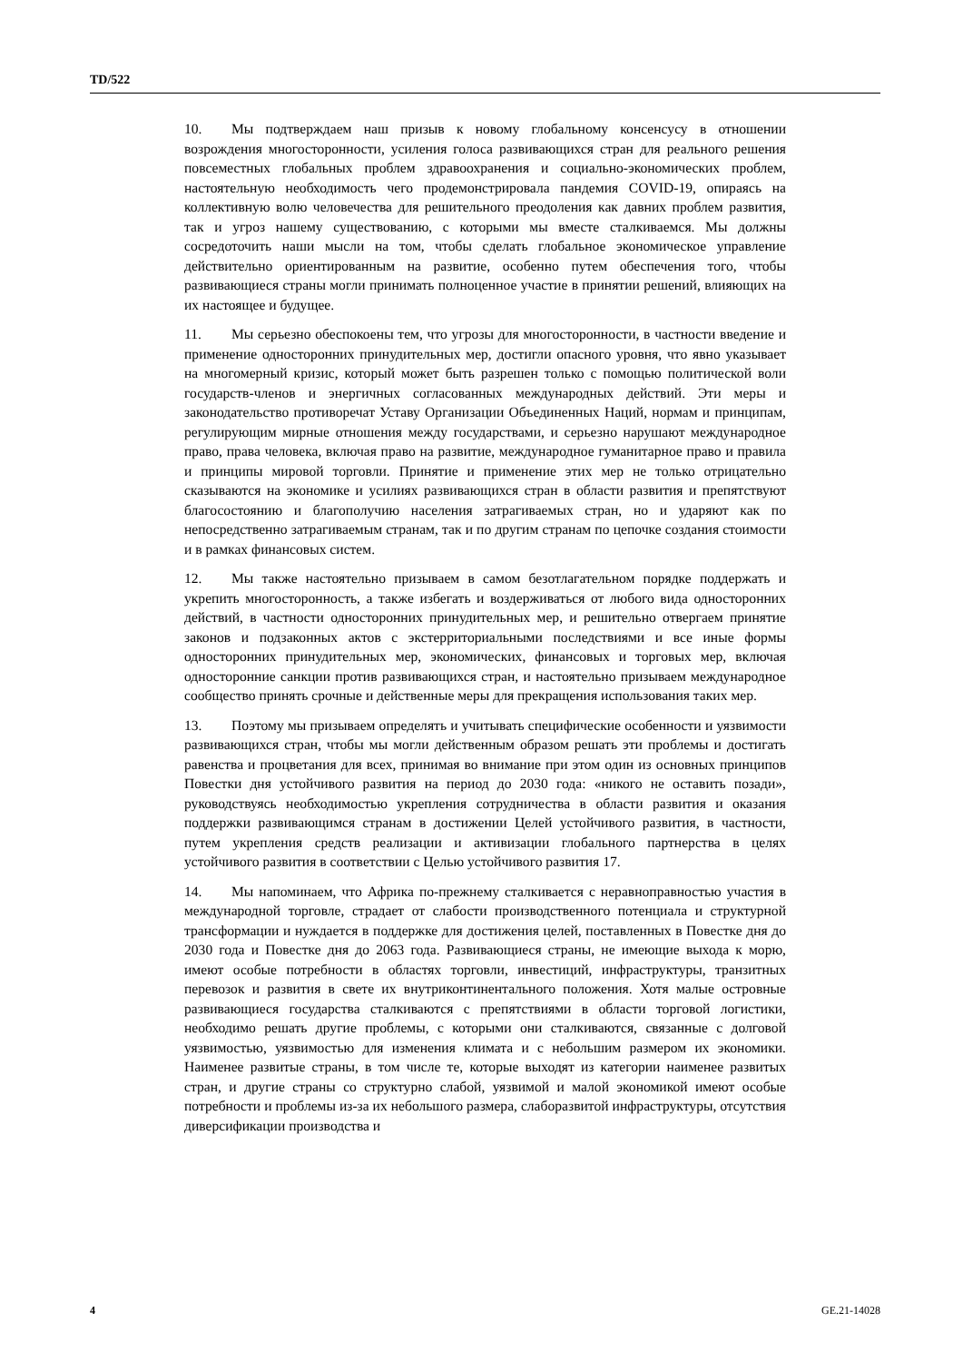TD/522
10. Мы подтверждаем наш призыв к новому глобальному консенсусу в отношении возрождения многосторонности, усиления голоса развивающихся стран для реального решения повсеместных глобальных проблем здравоохранения и социально-экономических проблем, настоятельную необходимость чего продемонстрировала пандемия COVID-19, опираясь на коллективную волю человечества для решительного преодоления как давних проблем развития, так и угроз нашему существованию, с которыми мы вместе сталкиваемся. Мы должны сосредоточить наши мысли на том, чтобы сделать глобальное экономическое управление действительно ориентированным на развитие, особенно путем обеспечения того, чтобы развивающиеся страны могли принимать полноценное участие в принятии решений, влияющих на их настоящее и будущее.
11. Мы серьезно обеспокоены тем, что угрозы для многосторонности, в частности введение и применение односторонних принудительных мер, достигли опасного уровня, что явно указывает на многомерный кризис, который может быть разрешен только с помощью политической воли государств-членов и энергичных согласованных международных действий. Эти меры и законодательство противоречат Уставу Организации Объединенных Наций, нормам и принципам, регулирующим мирные отношения между государствами, и серьезно нарушают международное право, права человека, включая право на развитие, международное гуманитарное право и правила и принципы мировой торговли. Принятие и применение этих мер не только отрицательно сказываются на экономике и усилиях развивающихся стран в области развития и препятствуют благосостоянию и благополучию населения затрагиваемых стран, но и ударяют как по непосредственно затрагиваемым странам, так и по другим странам по цепочке создания стоимости и в рамках финансовых систем.
12. Мы также настоятельно призываем в самом безотлагательном порядке поддержать и укрепить многосторонность, а также избегать и воздерживаться от любого вида односторонних действий, в частности односторонних принудительных мер, и решительно отвергаем принятие законов и подзаконных актов с экстерриториальными последствиями и все иные формы односторонних принудительных мер, экономических, финансовых и торговых мер, включая односторонние санкции против развивающихся стран, и настоятельно призываем международное сообщество принять срочные и действенные меры для прекращения использования таких мер.
13. Поэтому мы призываем определять и учитывать специфические особенности и уязвимости развивающихся стран, чтобы мы могли действенным образом решать эти проблемы и достигать равенства и процветания для всех, принимая во внимание при этом один из основных принципов Повестки дня устойчивого развития на период до 2030 года: «никого не оставить позади», руководствуясь необходимостью укрепления сотрудничества в области развития и оказания поддержки развивающимся странам в достижении Целей устойчивого развития, в частности, путем укрепления средств реализации и активизации глобального партнерства в целях устойчивого развития в соответствии с Целью устойчивого развития 17.
14. Мы напоминаем, что Африка по-прежнему сталкивается с неравноправностью участия в международной торговле, страдает от слабости производственного потенциала и структурной трансформации и нуждается в поддержке для достижения целей, поставленных в Повестке дня до 2030 года и Повестке дня до 2063 года. Развивающиеся страны, не имеющие выхода к морю, имеют особые потребности в областях торговли, инвестиций, инфраструктуры, транзитных перевозок и развития в свете их внутриконтинентального положения. Хотя малые островные развивающиеся государства сталкиваются с препятствиями в области торговой логистики, необходимо решать другие проблемы, с которыми они сталкиваются, связанные с долговой уязвимостью, уязвимостью для изменения климата и с небольшим размером их экономики. Наименее развитые страны, в том числе те, которые выходят из категории наименее развитых стран, и другие страны со структурно слабой, уязвимой и малой экономикой имеют особые потребности и проблемы из-за их небольшого размера, слаборазвитой инфраструктуры, отсутствия диверсификации производства и
4 GE.21-14028